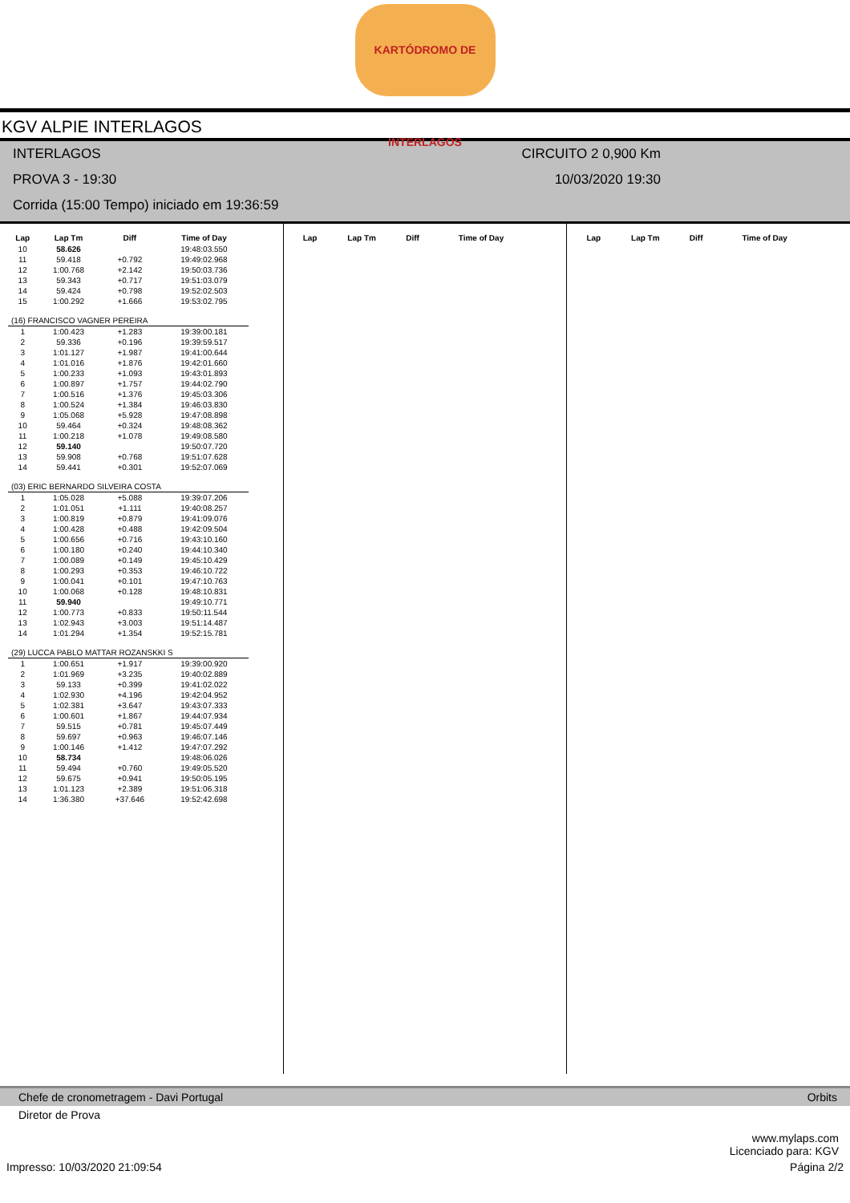KARTÓDROMO DE INTERLAGOS
KGV ALPIE INTERLAGOS
INTERLAGOS
PROVA 3 - 19:30
Corrida (15:00 Tempo) iniciado em 19:36:59
CIRCUITO 2 0,900 Km
10/03/2020 19:30
| Lap | Lap Tm | Diff | Time of Day |
| --- | --- | --- | --- |
| 10 | 58.626 | | 19:48:03.550 |
| 11 | 59.418 | +0.792 | 19:49:02.968 |
| 12 | 1:00.768 | +2.142 | 19:50:03.736 |
| 13 | 59.343 | +0.717 | 19:51:03.079 |
| 14 | 59.424 | +0.798 | 19:52:02.503 |
| 15 | 1:00.292 | +1.666 | 19:53:02.795 |
| (16) FRANCISCO VAGNER PEREIRA | | | |
| 1 | 1:00.423 | +1.283 | 19:39:00.181 |
| 2 | 59.336 | +0.196 | 19:39:59.517 |
| 3 | 1:01.127 | +1.987 | 19:41:00.644 |
| 4 | 1:01.016 | +1.876 | 19:42:01.660 |
| 5 | 1:00.233 | +1.093 | 19:43:01.893 |
| 6 | 1:00.897 | +1.757 | 19:44:02.790 |
| 7 | 1:00.516 | +1.376 | 19:45:03.306 |
| 8 | 1:00.524 | +1.384 | 19:46:03.830 |
| 9 | 1:05.068 | +5.928 | 19:47:08.898 |
| 10 | 59.464 | +0.324 | 19:48:08.362 |
| 11 | 1:00.218 | +1.078 | 19:49:08.580 |
| 12 | 59.140 | | 19:50:07.720 |
| 13 | 59.908 | +0.768 | 19:51:07.628 |
| 14 | 59.441 | +0.301 | 19:52:07.069 |
| (03) ERIC BERNARDO SILVEIRA COSTA | | | |
| 1 | 1:05.028 | +5.088 | 19:39:07.206 |
| 2 | 1:01.051 | +1.111 | 19:40:08.257 |
| 3 | 1:00.819 | +0.879 | 19:41:09.076 |
| 4 | 1:00.428 | +0.488 | 19:42:09.504 |
| 5 | 1:00.656 | +0.716 | 19:43:10.160 |
| 6 | 1:00.180 | +0.240 | 19:44:10.340 |
| 7 | 1:00.089 | +0.149 | 19:45:10.429 |
| 8 | 1:00.293 | +0.353 | 19:46:10.722 |
| 9 | 1:00.041 | +0.101 | 19:47:10.763 |
| 10 | 1:00.068 | +0.128 | 19:48:10.831 |
| 11 | 59.940 | | 19:49:10.771 |
| 12 | 1:00.773 | +0.833 | 19:50:11.544 |
| 13 | 1:02.943 | +3.003 | 19:51:14.487 |
| 14 | 1:01.294 | +1.354 | 19:52:15.781 |
| (29) LUCCA PABLO MATTAR ROZANSKKI S | | | |
| 1 | 1:00.651 | +1.917 | 19:39:00.920 |
| 2 | 1:01.969 | +3.235 | 19:40:02.889 |
| 3 | 59.133 | +0.399 | 19:41:02.022 |
| 4 | 1:02.930 | +4.196 | 19:42:04.952 |
| 5 | 1:02.381 | +3.647 | 19:43:07.333 |
| 6 | 1:00.601 | +1.867 | 19:44:07.934 |
| 7 | 59.515 | +0.781 | 19:45:07.449 |
| 8 | 59.697 | +0.963 | 19:46:07.146 |
| 9 | 1:00.146 | +1.412 | 19:47:07.292 |
| 10 | 58.734 | | 19:48:06.026 |
| 11 | 59.494 | +0.760 | 19:49:05.520 |
| 12 | 59.675 | +0.941 | 19:50:05.195 |
| 13 | 1:01.123 | +2.389 | 19:51:06.318 |
| 14 | 1:36.380 | +37.646 | 19:52:42.698 |
| Lap | Lap Tm | Diff | Time of Day |
| --- | --- | --- | --- |
| Lap | Lap Tm | Diff | Time of Day |
| --- | --- | --- | --- |
Chefe de cronometragem - Davi Portugal Orbits
Diretor de Prova
www.mylaps.com
Licenciado para: KGV
Impresso: 10/03/2020 21:09:54 Página 2/2